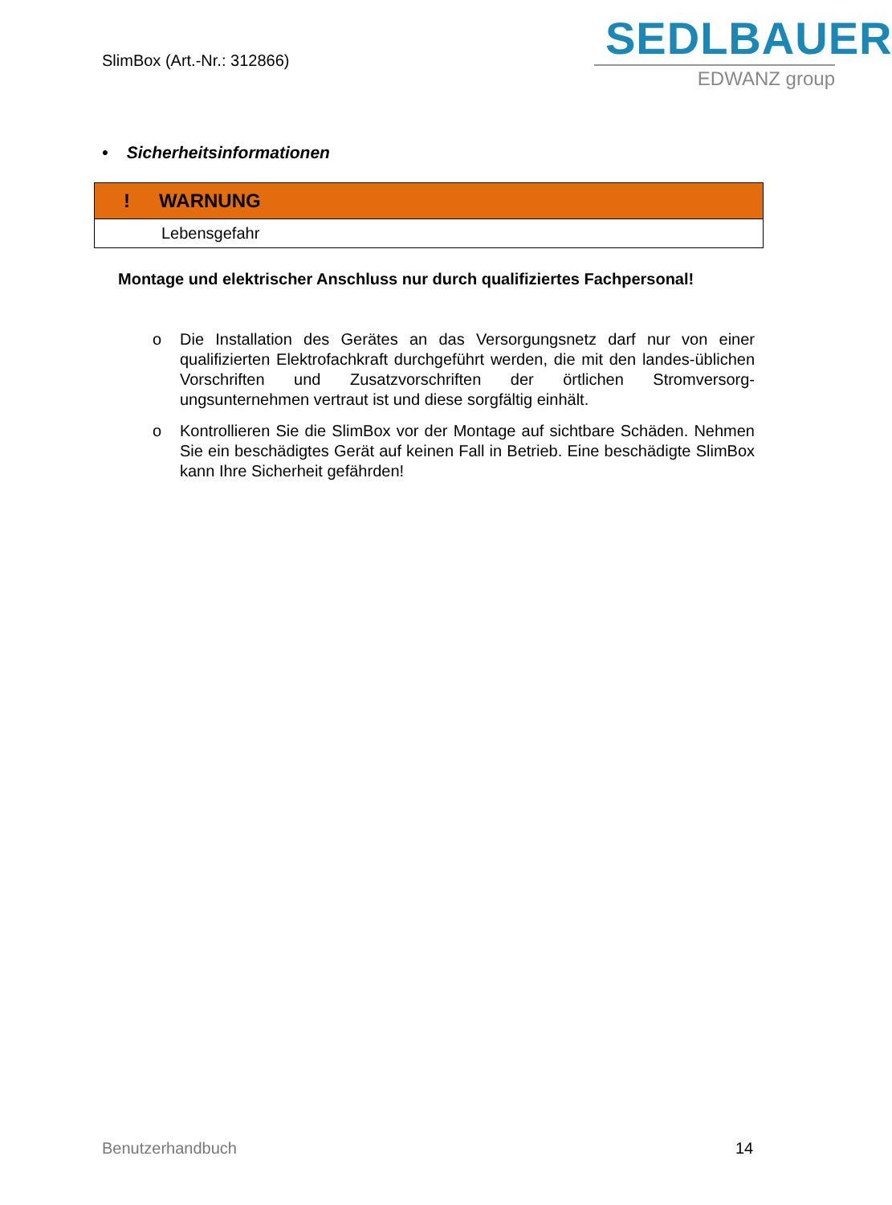SlimBox (Art.-Nr.: 312866)
SEDLBAUER
EDWANZ group
• Sicherheitsinformationen
| ! WARNUNG |
| Lebensgefahr |
Montage und elektrischer Anschluss nur durch qualifiziertes Fachpersonal!
o Die Installation des Gerätes an das Versorgungsnetz darf nur von einer qualifizierten Elektrofachkraft durchgeführt werden, die mit den landes-üblichen Vorschriften und Zusatzvorschriften der örtlichen Stromversorg-ungsunternehmen vertraut ist und diese sorgfältig einhält.
o Kontrollieren Sie die SlimBox vor der Montage auf sichtbare Schäden. Nehmen Sie ein beschädigtes Gerät auf keinen Fall in Betrieb. Eine beschädigte SlimBox kann Ihre Sicherheit gefährden!
Benutzerhandbuch 14